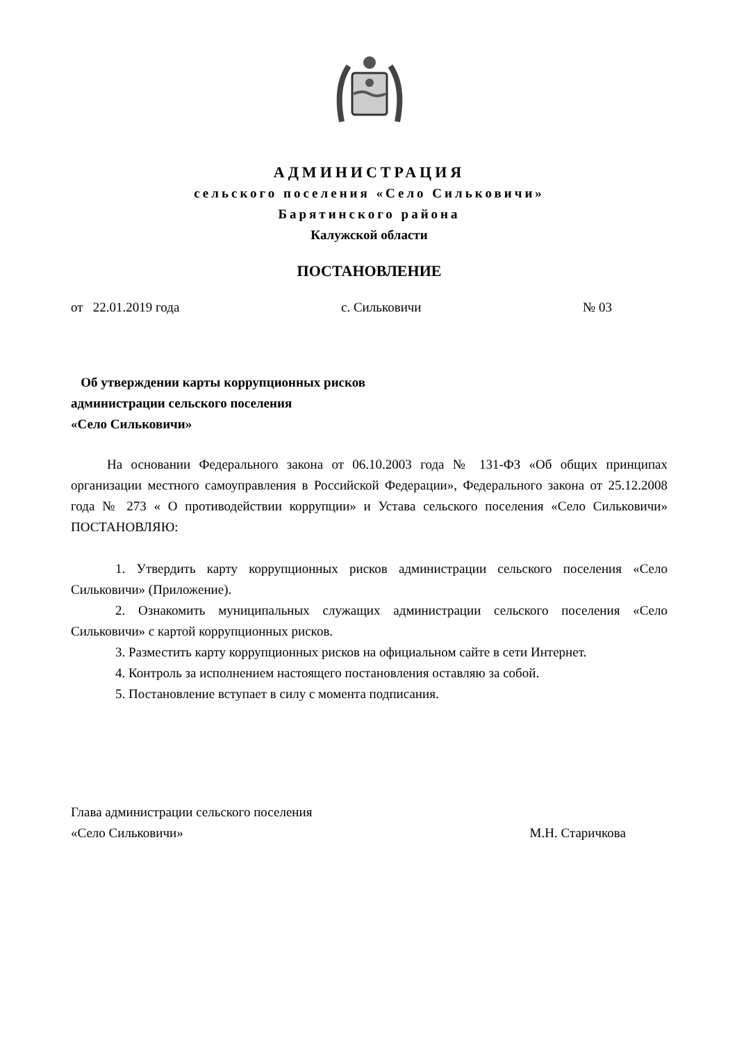АДМИНИСТРАЦИЯ
сельского поселения «Село Сильковичи»
Барятинского района
Калужской области
ПОСТАНОВЛЕНИЕ
от 22.01.2019 года с. Сильковичи № 03
Об утверждении карты коррупционных рисков
администрации сельского поселения
«Село Сильковичи»
На основании Федерального закона от 06.10.2003 года № 131-ФЗ «Об общих принципах организации местного самоуправления в Российской Федерации», Федерального закона от 25.12.2008 года № 273 « О противодействии коррупции» и Устава сельского поселения «Село Сильковичи» ПОСТАНОВЛЯЮ:
1. Утвердить карту коррупционных рисков администрации сельского поселения «Село Сильковичи» (Приложение).
2. Ознакомить муниципальных служащих администрации сельского поселения «Село Сильковичи» с картой коррупционных рисков.
3. Разместить карту коррупционных рисков на официальном сайте в сети Интернет.
4. Контроль за исполнением настоящего постановления оставляю за собой.
5. Постановление вступает в силу с момента подписания.
Глава администрации сельского поселения
«Село Сильковичи» М.Н. Старичкова